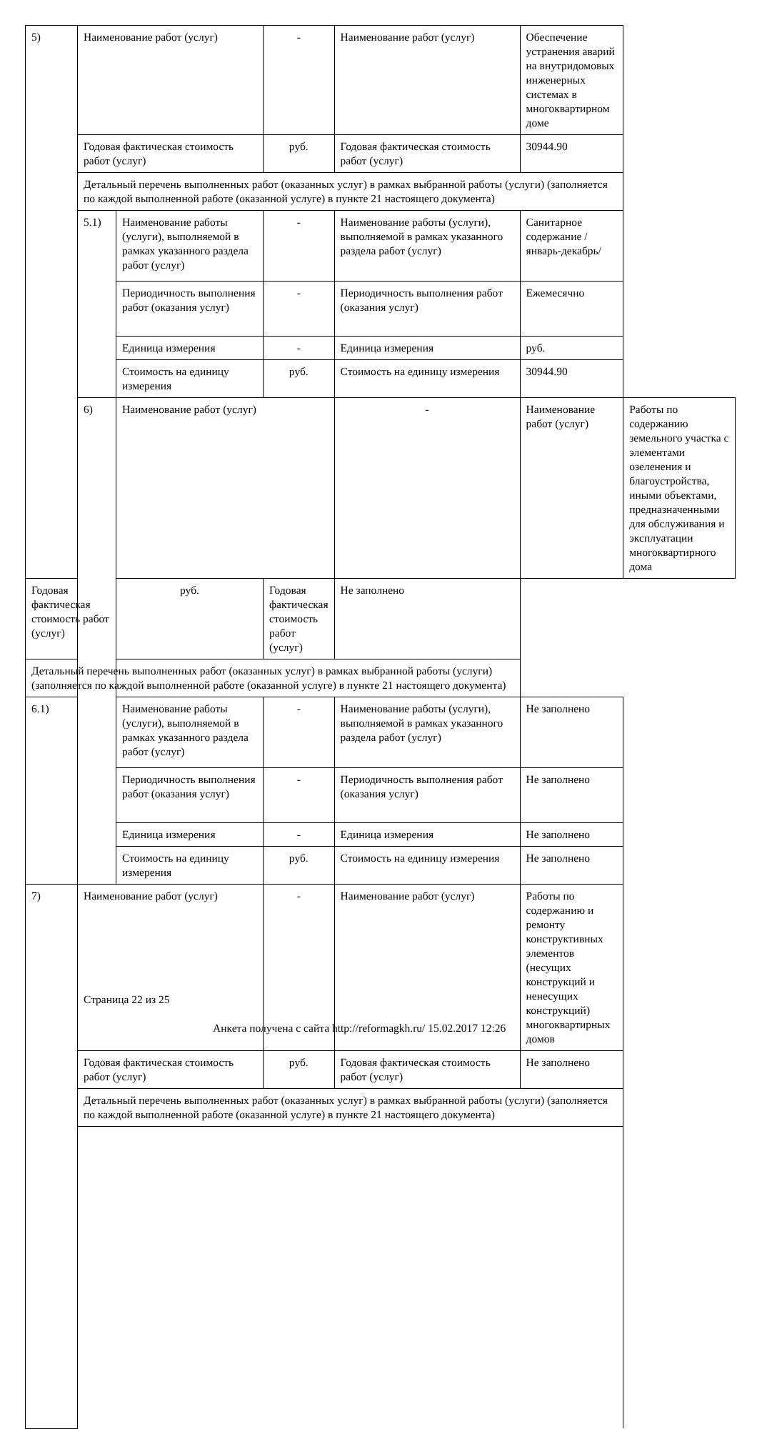| 5) | Наименование работ (услуг) | | - | Наименование работ (услуг) | Обеспечение устранения аварий на внутридомовых инженерных системах в многоквартирном доме | |
| | Годовая фактическая стоимость работ (услуг) | | руб. | Годовая фактическая стоимость работ (услуг) | 30944.90 | |
| | Детальный перечень выполненных работ (оказанных услуг) в рамках выбранной работы (услуги) (заполняется по каждой выполненной работе (оказанной услуге) в пункте 21 настоящего документа) | | | | | |
| | 5.1) | Наименование работы (услуги), выполняемой в рамках указанного раздела работ (услуг) | - | Наименование работы (услуги), выполняемой в рамках указанного раздела работ (услуг) | Санитарное содержание /январь-декабрь/ | |
| | | Периодичность выполнения работ (оказания услуг) | - | Периодичность выполнения работ (оказания услуг) | Ежемесячно | |
| | | Единица измерения | - | Единица измерения | руб. | |
| | | Стоимость на единицу измерения | руб. | Стоимость на единицу измерения | 30944.90 | |
| | 6) | Наименование работ (услуг) | | - | Наименование работ (услуг) | Работы по содержанию земельного участка с элементами озеленения и благоустройства, иными объектами, предназначенными для обслуживания и эксплуатации многоквартирного дома |
| Годовая фактическая стоимость работ (услуг) | | руб. | Годовая фактическая стоимость работ (услуг) | Не заполнено | | |
| Детальный перечень выполненных работ (оказанных услуг) в рамках выбранной работы (услуги) (заполняется по каждой выполненной работе (оказанной услуге) в пункте 21 настоящего документа) | | | | | | |
| 6.1) | | Наименование работы (услуги), выполняемой в рамках указанного раздела работ (услуг) | - | Наименование работы (услуги), выполняемой в рамках указанного раздела работ (услуг) | Не заполнено | |
| | | Периодичность выполнения работ (оказания услуг) | - | Периодичность выполнения работ (оказания услуг) | Не заполнено | |
| | | Единица измерения | - | Единица измерения | Не заполнено | |
| | | Стоимость на единицу измерения | руб. | Стоимость на единицу измерения | Не заполнено | |
| 7) | Наименование работ (услуг) | | - | Наименование работ (услуг) | Работы по содержанию и ремонту конструктивных элементов (несущих конструкций и ненесущих конструкций) многоквартирных домов | |
| | Годовая фактическая стоимость работ (услуг) | | руб. | Годовая фактическая стоимость работ (услуг) | Не заполнено | |
| | Детальный перечень выполненных работ (оказанных услуг) в рамках выбранной работы (услуги) (заполняется по каждой выполненной работе (оказанной услуге) в пункте 21 настоящего документа) | | | | | |
Страница 22 из 25
Анкета получена с сайта http://reformagkh.ru/ 15.02.2017 12:26